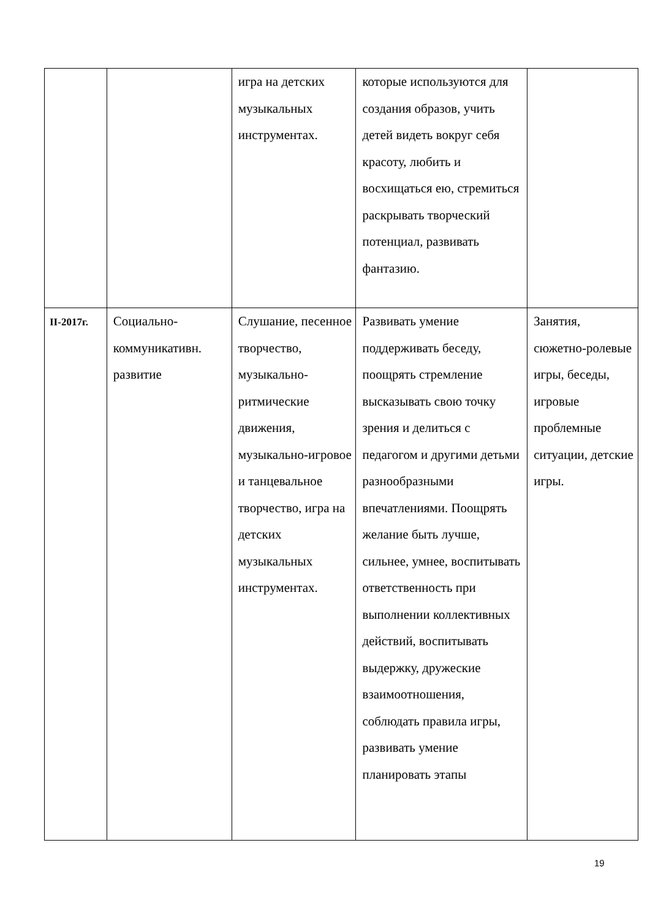| | | игра на детских музыкальных инструментах. | которые используются для создания образов, учить детей видеть вокруг себя красоту, любить и восхищаться ею, стремиться раскрывать творческий потенциал, развивать фантазию. | |
| II-2017г. | Социально-коммуникативн. развитие | Слушание, песенное творчество, музыкально-ритмические движения, музыкально-игровое и танцевальное творчество, игра на детских музыкальных инструментах. | Развивать умение поддерживать беседу, поощрять стремление высказывать свою точку зрения и делиться с педагогом и другими детьми разнообразными впечатлениями. Поощрять желание быть лучше, сильнее, умнее, воспитывать ответственность при выполнении коллективных действий, воспитывать выдержку, дружеские взаимоотношения, соблюдать правила игры, развивать умение планировать этапы | Занятия, сюжетно-ролевые игры, беседы, игровые проблемные ситуации, детские игры. |
19